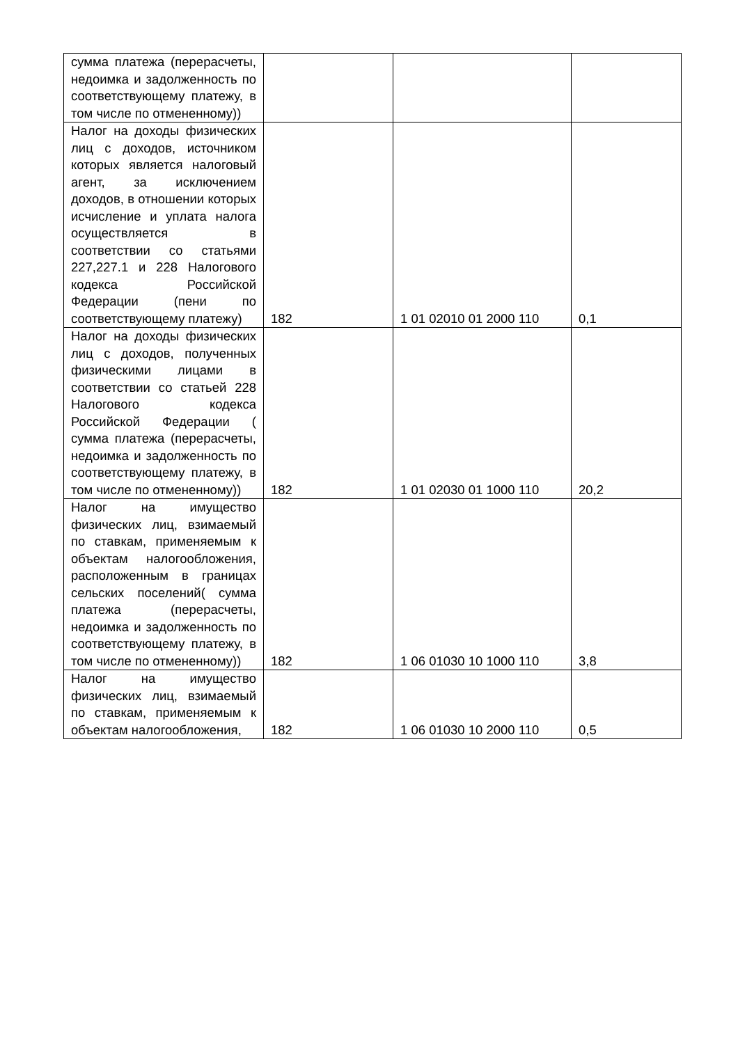| сумма платежа (перерасчеты, недоимка и задолженность по соответствующему платежу, в том числе по отмененному)) | | | |
| Налог на доходы физических лиц с доходов, источником которых является налоговый агент, за исключением доходов, в отношении которых исчисление и уплата налога осуществляется в соответствии со статьями 227,227.1 и 228 Налогового кодекса Российской Федерации (пени по соответствующему платежу) | 182 | 1 01 02010 01 2000 110 | 0,1 |
| Налог на доходы физических лиц с доходов, полученных физическими лицами в соответствии со статьей 228 Налогового кодекса Российской Федерации ( сумма платежа (перерасчеты, недоимка и задолженность по соответствующему платежу, в том числе по отмененному)) | 182 | 1 01 02030 01 1000 110 | 20,2 |
| Налог на имущество физических лиц, взимаемый по ставкам, применяемым к объектам налогообложения, расположенным в границах сельских поселений( сумма платежа (перерасчеты, недоимка и задолженность по соответствующему платежу, в том числе по отмененному)) | 182 | 1 06 01030 10 1000 110 | 3,8 |
| Налог на имущество физических лиц, взимаемый по ставкам, применяемым к объектам налогообложения, | 182 | 1 06 01030 10 2000 110 | 0,5 |